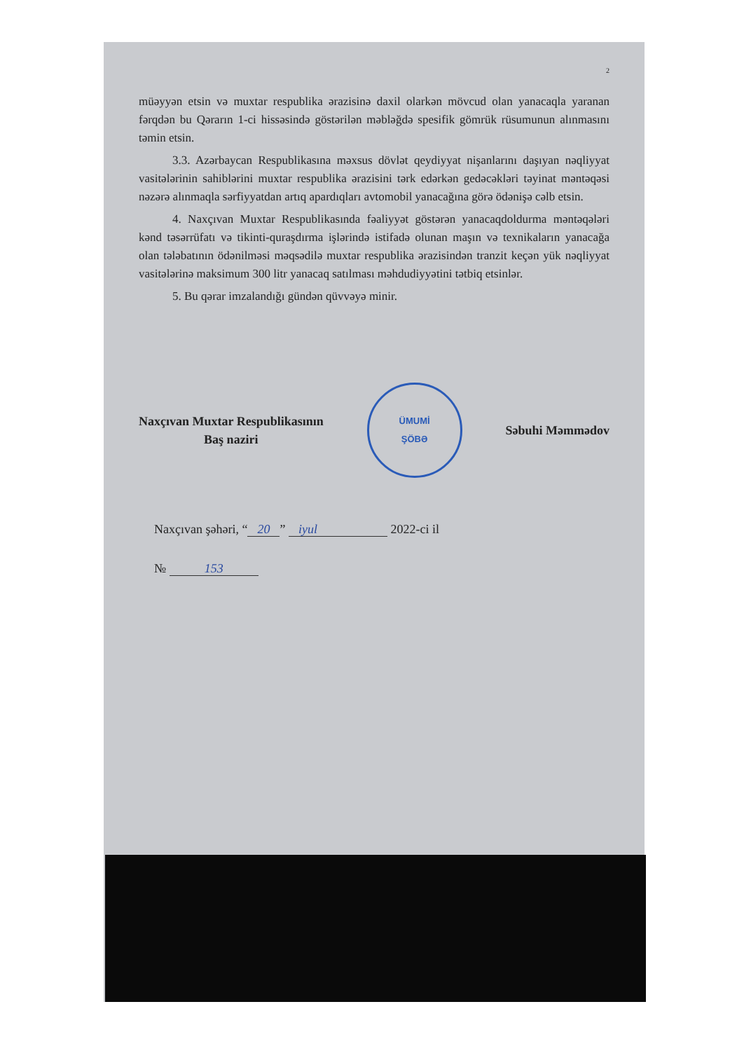2
müəyyən etsin və muxtar respublika ərazisinə daxil olarkən mövcud olan yanacaqla yaranan fərqdən bu Qərarın 1-ci hissəsində göstərilən məbləğdə spesifik gömrük rüsumunun alınmasını təmin etsin.
3.3. Azərbaycan Respublikasına məxsus dövlət qeydiyyat nişanlarını daşıyan nəqliyyat vasitələrinin sahiblərini muxtar respublika ərazisini tərk edərkən gedəcəkləri təyinat məntəqəsi nəzərə alınmaqla sərfiyyatdan artıq apardıqları avtomobil yanacağına görə ödənişə cəlb etsin.
4. Naxçıvan Muxtar Respublikasında fəaliyyət göstərən yanacaqdoldurma məntəqələri kənd təsərrüfatı və tikinti-quraşdırma işlərində istifadə olunan maşın və texnikaların yanacağa olan tələbatının ödənilməsi məqsədilə muxtar respublika ərazisindən tranzit keçən yük nəqliyyat vasitələrinə maksimum 300 litr yanacaq satılması məhdudiyyətini tətbiq etsinlər.
5. Bu qərar imzalandığı gündən qüvvəyə minir.
Naxçıvan Muxtar Respublikasının
Baş naziri
ÜMUMİ
ŞÖBƏ
Səbuhi Məmmədov
Naxçıvan şəhəri, “20” iyul 2022-ci il
№ 153